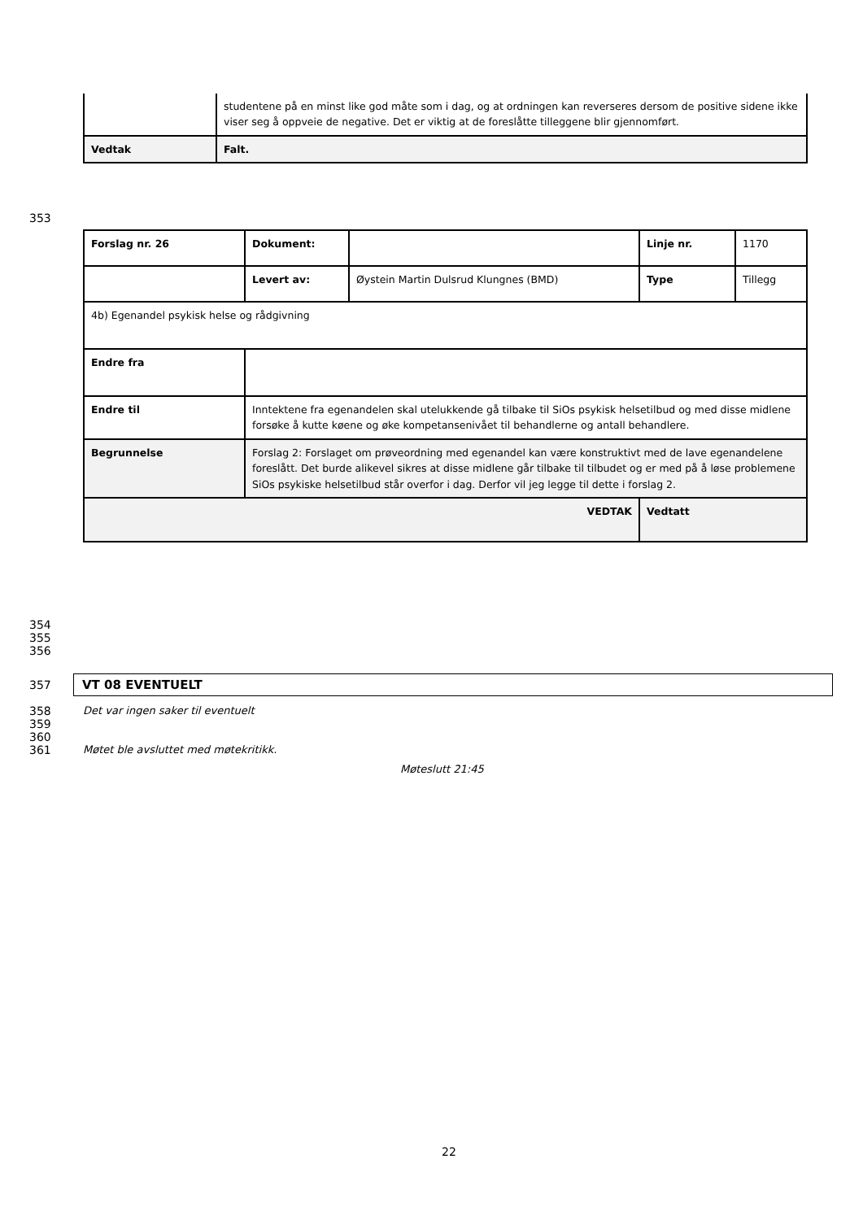| | studentene på en minst like god måte som i dag, og at ordningen kan reverseres dersom de positive sidene ikke viser seg å oppveie de negative. Det er viktig at de foreslåtte tilleggene blir gjennomført. |
| Vedtak | Falt. |
353
| Forslag nr. 26 | Dokument: | | Linje nr. | 1170 |
| | Levert av: | Øystein Martin Dulsrud Klungnes (BMD) | Type | Tillegg |
| 4b) Egenandel psykisk helse og rådgivning | | | | |
| Endre fra | | | | |
| Endre til | Inntektene fra egenandelen skal utelukkende gå tilbake til SiOs psykisk helsetilbud og med disse midlene forsøke å kutte køene og øke kompetansenivået til behandlerne og antall behandlere. | | | |
| Begrunnelse | Forslag 2: Forslaget om prøveordning med egenandel kan være konstruktivt med de lave egenandelene foreslått. Det burde alikevel sikres at disse midlene går tilbake til tilbudet og er med på å løse problemene SiOs psykiske helsetilbud står overfor i dag. Derfor vil jeg legge til dette i forslag 2. | | | |
| VEDTAK | | | Vedtatt | |
354
355
356
357 VT 08 EVENTUELT
358
359
360
361
Det var ingen saker til eventuelt
Møtet ble avsluttet med møtekritikk.
Møteslutt 21:45
22